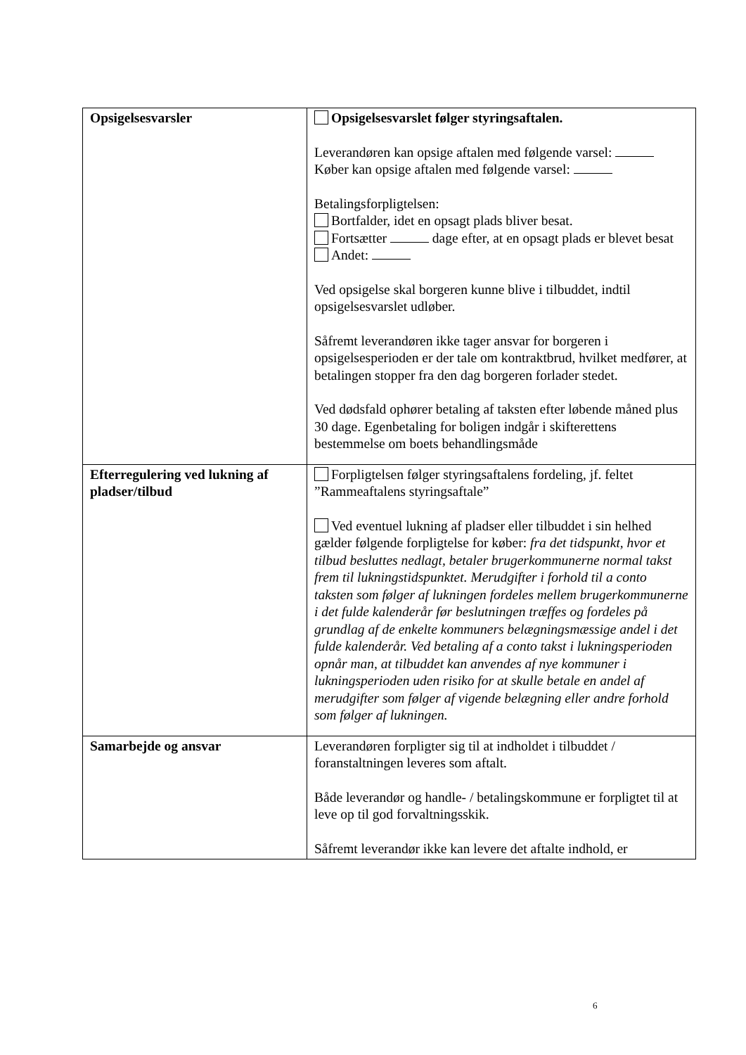| Opsigelsesvarsler | Opsigelsesvarslet følger styringsaftalen. Leverandøren kan opsige aftalen med følgende varsel: Køber kan opsige aftalen med følgende varsel: Betalingsforpligtelsen: Bortfalder, idet en opsagt plads bliver besat. Fortsætter dage efter, at en opsagt plads er blevet besat Andet: Ved opsigelse skal borgeren kunne blive i tilbuddet, indtil opsigelsesvarslet udløber. Såfremt leverandøren ikke tager ansvar for borgeren i opsigelsesperioden er der tale om kontraktbrud, hvilket medfører, at betalingen stopper fra den dag borgeren forlader stedet. Ved dødsfald ophører betaling af taksten efter løbende måned plus 30 dage. Egenbetaling for boligen indgår i skifterettens bestemmelse om boets behandlingsmåde |
| Efterregulering ved lukning af pladser/tilbud | Forpligtelsen følger styringsaftalens fordeling, jf. feltet ”Rammeaftalens styringsaftale” Ved eventuel lukning af pladser eller tilbuddet i sin helhed gælder følgende forpligtelse for køber: fra det tidspunkt, hvor et tilbud besluttes nedlagt, betaler brugerkommunerne normal takst frem til lukningstidspunktet. Merudgifter i forhold til a conto taksten som følger af lukningen fordeles mellem brugerkommunerne i det fulde kalenderår før beslutningen træffes og fordeles på grundlag af de enkelte kommuners belægningsmæssige andel i det fulde kalenderår. Ved betaling af a conto takst i lukningsperioden opnår man, at tilbuddet kan anvendes af nye kommuner i lukningsperioden uden risiko for at skulle betale en andel af merudgifter som følger af vigende belægning eller andre forhold som følger af lukningen. |
| Samarbejde og ansvar | Leverandøren forpligter sig til at indholdet i tilbuddet / foranstaltningen leveres som aftalt. Både leverandør og handle- / betalingskommune er forpligtet til at leve op til god forvaltningsskik. Såfremt leverandør ikke kan levere det aftalte indhold, er |
6